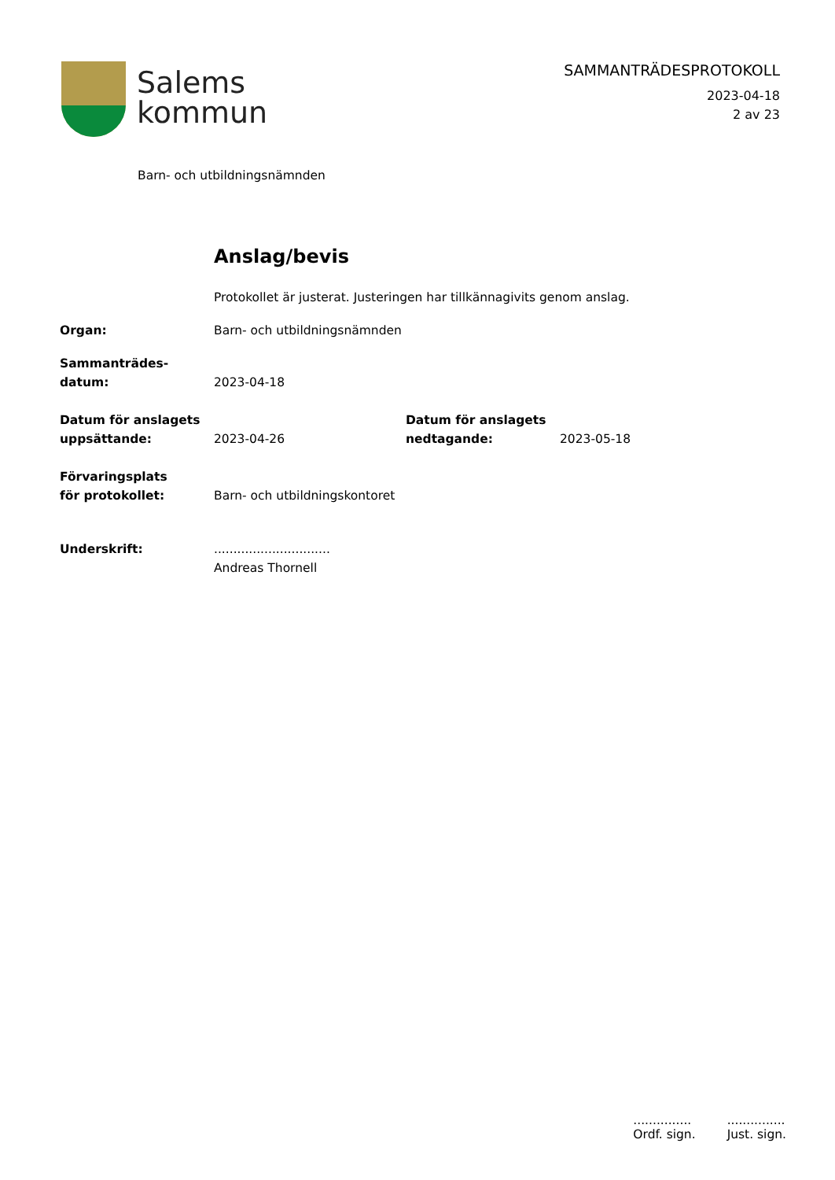Salems
kommun
SAMMANTRÄDESPROTOKOLL
2023-04-18
2 av 23
Barn- och utbildningsnämnden
Anslag/bevis
Protokollet är justerat. Justeringen har tillkännagivits genom anslag.
Organ: Barn- och utbildningsnämnden
Sammanträdes-
datum:
2023-04-18
Datum för anslagets
uppsättande:
2023-04-26 Datum för anslagets
nedtagande:
2023-05-18
Förvaringsplats
för protokollet:
Barn- och utbildningskontoret
Underskrift: ..............................
Andreas Thornell
...............
Ordf. sign.
...............
Just. sign.